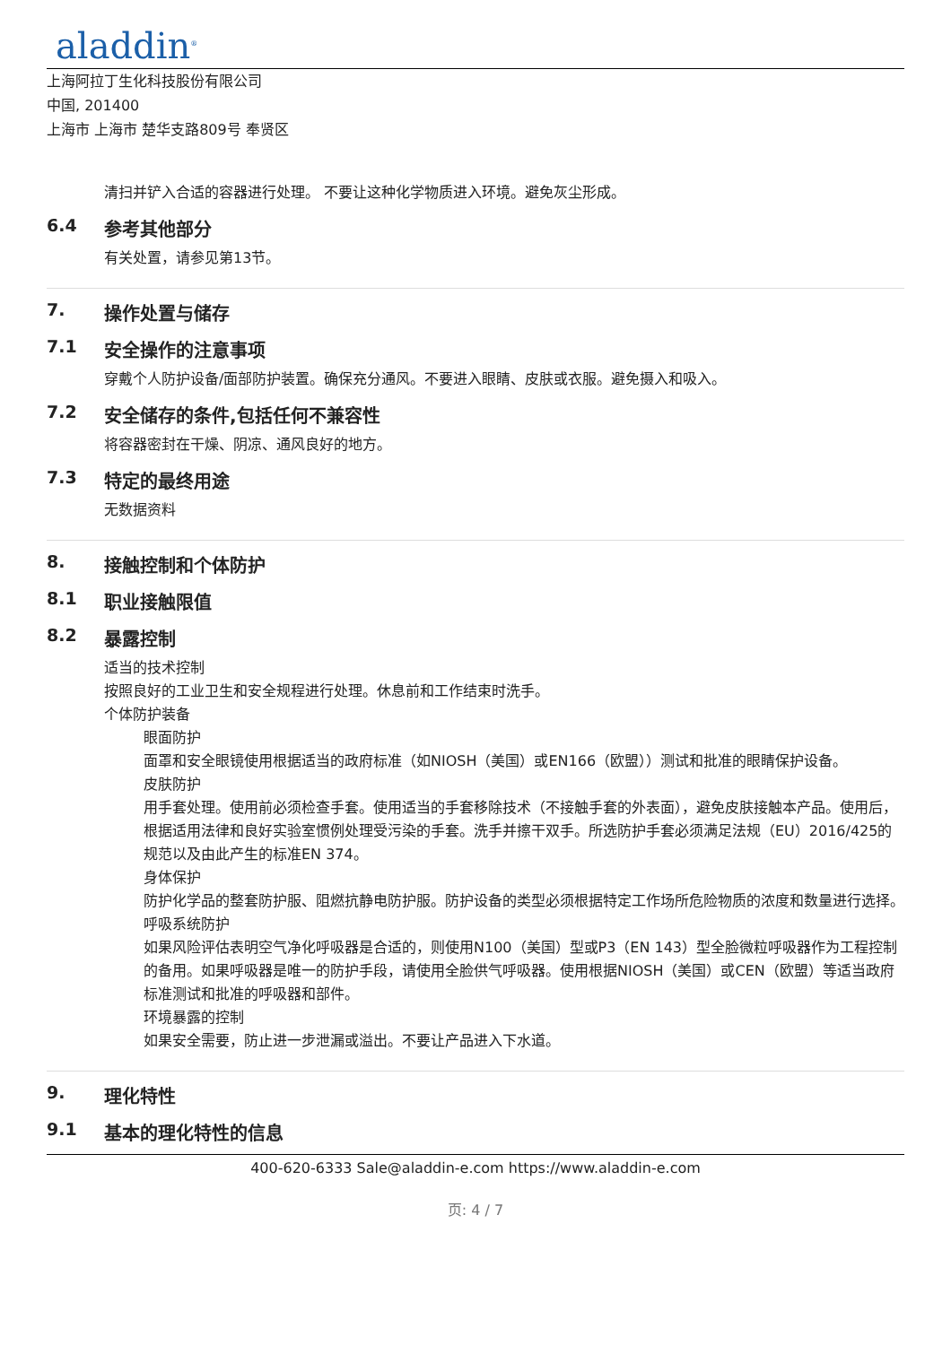aladdin<sup>®</sup>
上海阿拉丁生化科技股份有限公司
中国, 201400
上海市 上海市 楚华支路809号 奉贤区
清扫并铲入合适的容器进行处理。 不要让这种化学物质进入环境。避免灰尘形成。
6.4 参考其他部分
有关处置，请参见第13节。
7. 操作处置与储存
7.1 安全操作的注意事项
穿戴个人防护设备/面部防护装置。确保充分通风。不要进入眼睛、皮肤或衣服。避免摄入和吸入。
7.2 安全储存的条件,包括任何不兼容性
将容器密封在干燥、阴凉、通风良好的地方。
7.3 特定的最终用途
无数据资料
8. 接触控制和个体防护
8.1 职业接触限值
8.2 暴露控制
适当的技术控制
按照良好的工业卫生和安全规程进行处理。休息前和工作结束时洗手。
个体防护装备
眼面防护
面罩和安全眼镜使用根据适当的政府标准（如NIOSH（美国）或EN166（欧盟））测试和批准的眼睛保护设备。
皮肤防护
用手套处理。使用前必须检查手套。使用适当的手套移除技术（不接触手套的外表面），避免皮肤接触本产品。使用后，根据适用法律和良好实验室惯例处理受污染的手套。洗手并擦干双手。所选防护手套必须满足法规（EU）2016/425的规范以及由此产生的标准EN 374。
身体保护
防护化学品的整套防护服、阻燃抗静电防护服。防护设备的类型必须根据特定工作场所危险物质的浓度和数量进行选择。
呼吸系统防护
如果风险评估表明空气净化呼吸器是合适的，则使用N100（美国）型或P3（EN 143）型全脸微粒呼吸器作为工程控制的备用。如果呼吸器是唯一的防护手段，请使用全脸供气呼吸器。使用根据NIOSH（美国）或CEN（欧盟）等适当政府标准测试和批准的呼吸器和部件。
环境暴露的控制
如果安全需要，防止进一步泄漏或溢出。不要让产品进入下水道。
9. 理化特性
9.1 基本的理化特性的信息
400-620-6333 Sale@aladdin-e.com https://www.aladdin-e.com
页: 4 / 7